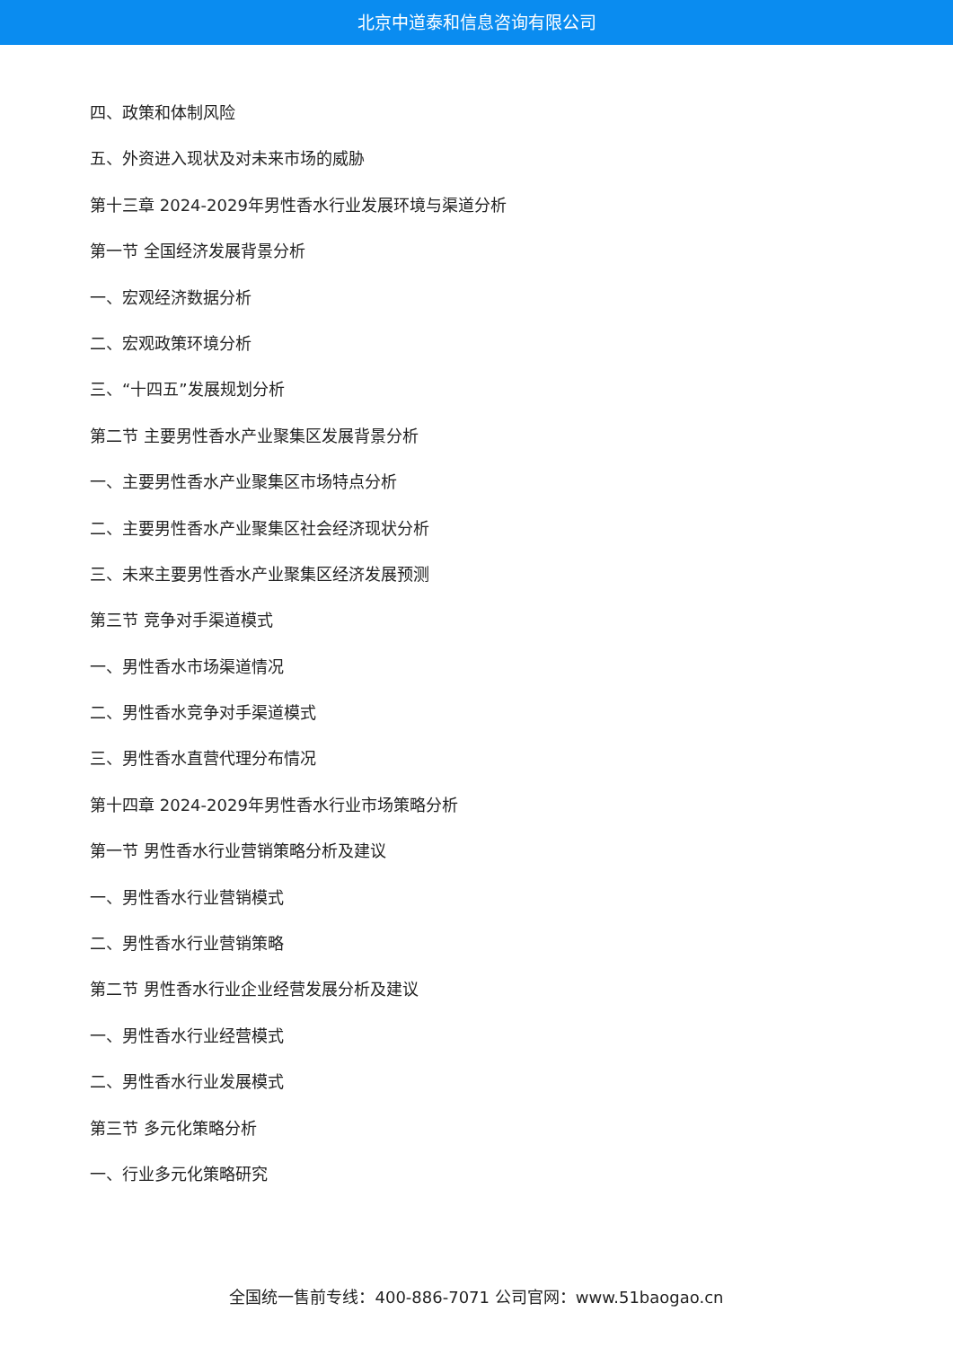北京中道泰和信息咨询有限公司
四、政策和体制风险
五、外资进入现状及对未来市场的威胁
第十三章 2024-2029年男性香水行业发展环境与渠道分析
第一节 全国经济发展背景分析
一、宏观经济数据分析
二、宏观政策环境分析
三、“十四五”发展规划分析
第二节 主要男性香水产业聚集区发展背景分析
一、主要男性香水产业聚集区市场特点分析
二、主要男性香水产业聚集区社会经济现状分析
三、未来主要男性香水产业聚集区经济发展预测
第三节 竞争对手渠道模式
一、男性香水市场渠道情况
二、男性香水竞争对手渠道模式
三、男性香水直营代理分布情况
第十四章 2024-2029年男性香水行业市场策略分析
第一节 男性香水行业营销策略分析及建议
一、男性香水行业营销模式
二、男性香水行业营销策略
第二节 男性香水行业企业经营发展分析及建议
一、男性香水行业经营模式
二、男性香水行业发展模式
第三节 多元化策略分析
一、行业多元化策略研究
全国统一售前专线：400-886-7071 公司官网：www.51baogao.cn